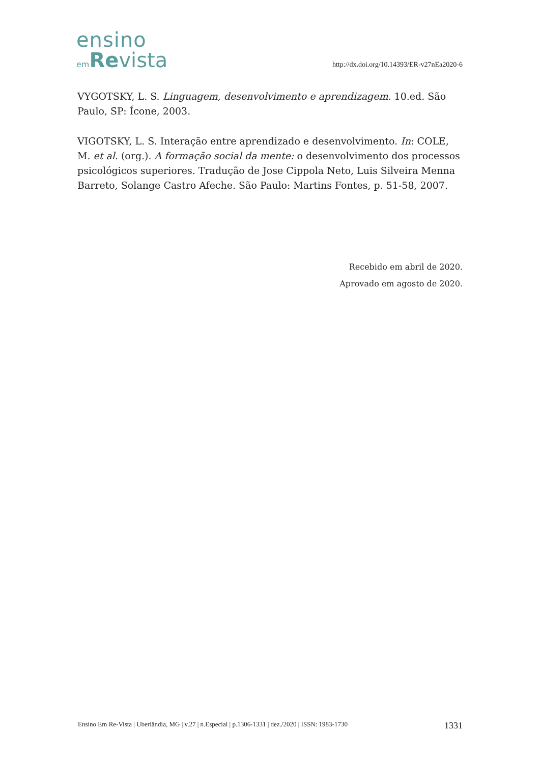ensino
em Revista
http://dx.doi.org/10.14393/ER-v27nEa2020-6
VYGOTSKY, L. S. Linguagem, desenvolvimento e aprendizagem. 10.ed. São Paulo, SP: Ícone, 2003.
VIGOTSKY, L. S. Interação entre aprendizado e desenvolvimento. In: COLE, M. et al. (org.). A formação social da mente: o desenvolvimento dos processos psicológicos superiores. Tradução de Jose Cippola Neto, Luis Silveira Menna Barreto, Solange Castro Afeche. São Paulo: Martins Fontes, p. 51-58, 2007.
Recebido em abril de 2020.
Aprovado em agosto de 2020.
Ensino Em Re-Vista | Uberlândia, MG | v.27 | n.Especial | p.1306-1331 | dez./2020 | ISSN: 1983-1730 1331